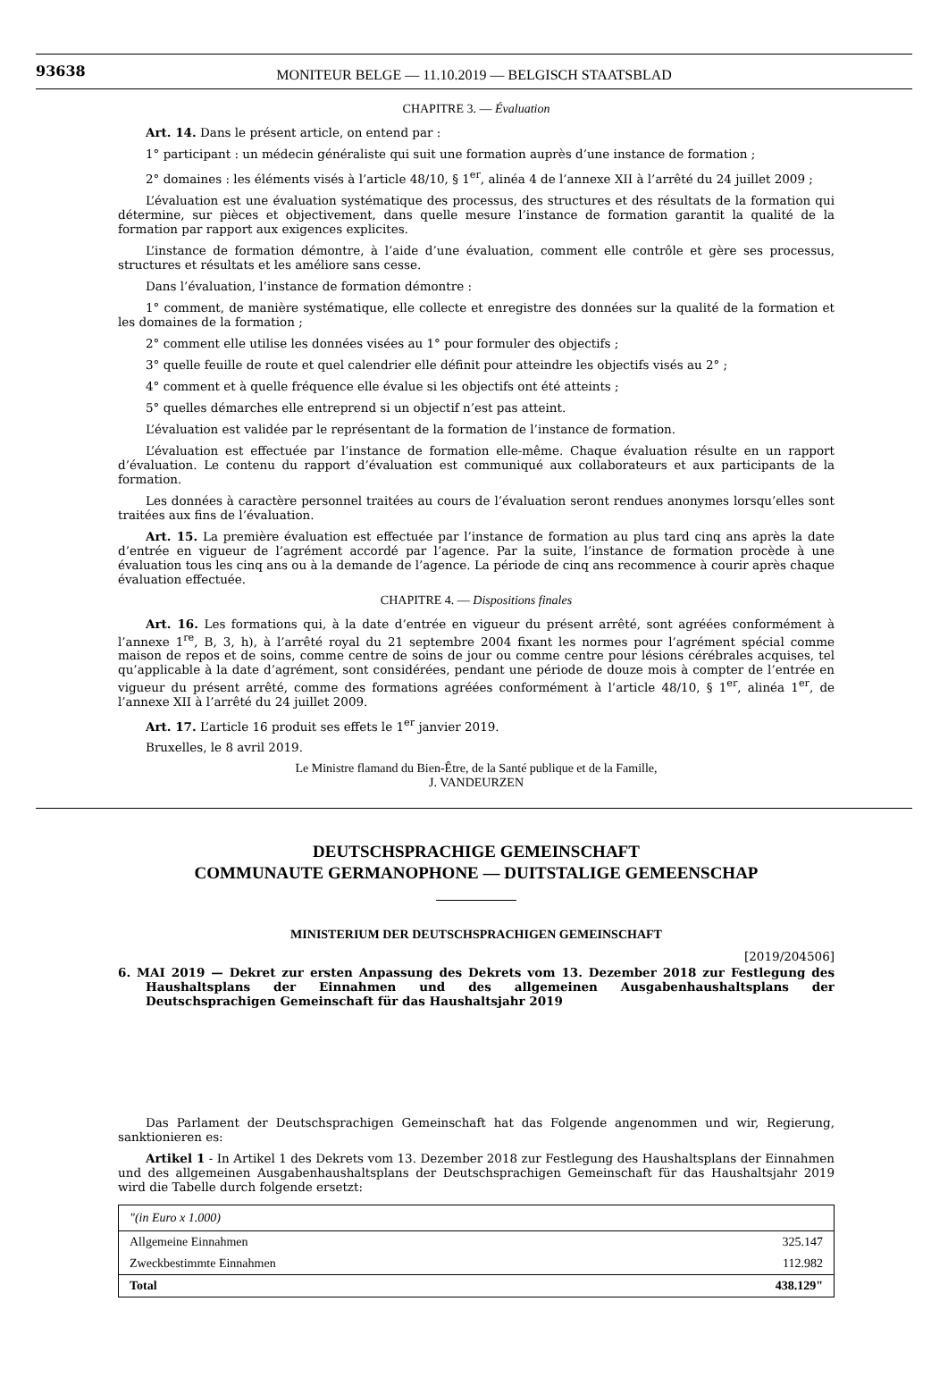93638
MONITEUR BELGE — 11.10.2019 — BELGISCH STAATSBLAD
CHAPITRE 3. — Évaluation
Art. 14. Dans le présent article, on entend par :
1° participant : un médecin généraliste qui suit une formation auprès d’une instance de formation ;
2° domaines : les éléments visés à l’article 48/10, § 1<sup>er</sup>, alinéa 4 de l’annexe XII à l’arrêté du 24 juillet 2009 ;
L’évaluation est une évaluation systématique des processus, des structures et des résultats de la formation qui détermine, sur pièces et objectivement, dans quelle mesure l’instance de formation garantit la qualité de la formation par rapport aux exigences explicites.
L’instance de formation démontre, à l’aide d’une évaluation, comment elle contrôle et gère ses processus, structures et résultats et les améliore sans cesse.
Dans l’évaluation, l’instance de formation démontre :
1° comment, de manière systématique, elle collecte et enregistre des données sur la qualité de la formation et les domaines de la formation ;
2° comment elle utilise les données visées au 1° pour formuler des objectifs ;
3° quelle feuille de route et quel calendrier elle définit pour atteindre les objectifs visés au 2° ;
4° comment et à quelle fréquence elle évalue si les objectifs ont été atteints ;
5° quelles démarches elle entreprend si un objectif n’est pas atteint.
L’évaluation est validée par le représentant de la formation de l’instance de formation.
L’évaluation est effectuée par l’instance de formation elle-même. Chaque évaluation résulte en un rapport d’évaluation. Le contenu du rapport d’évaluation est communiqué aux collaborateurs et aux participants de la formation.
Les données à caractère personnel traitées au cours de l’évaluation seront rendues anonymes lorsqu’elles sont traitées aux fins de l’évaluation.
Art. 15. La première évaluation est effectuée par l’instance de formation au plus tard cinq ans après la date d’entrée en vigueur de l’agrément accordé par l’agence. Par la suite, l’instance de formation procède à une évaluation tous les cinq ans ou à la demande de l’agence. La période de cinq ans recommence à courir après chaque évaluation effectuée.
CHAPITRE 4. — Dispositions finales
Art. 16. Les formations qui, à la date d’entrée en vigueur du présent arrêté, sont agréées conformément à l’annexe 1<sup>re</sup>, B, 3, h), à l’arrêté royal du 21 septembre 2004 fixant les normes pour l’agrément spécial comme maison de repos et de soins, comme centre de soins de jour ou comme centre pour lésions cérébrales acquises, tel qu’applicable à la date d’agrément, sont considérées, pendant une période de douze mois à compter de l’entrée en vigueur du présent arrêté, comme des formations agréées conformément à l’article 48/10, § 1<sup>er</sup>, alinéa 1<sup>er</sup>, de l’annexe XII à l’arrêté du 24 juillet 2009.
Art. 17. L’article 16 produit ses effets le 1<sup>er</sup> janvier 2019.
Bruxelles, le 8 avril 2019.
Le Ministre flamand du Bien-Être, de la Santé publique et de la Famille,
J. VANDEURZEN
DEUTSCHSPRACHIGE GEMEINSCHAFT
COMMUNAUTE GERMANOPHONE — DUITSTALIGE GEMEENSCHAP
MINISTERIUM DER DEUTSCHSPRACHIGEN GEMEINSCHAFT
[2019/204506]
6. MAI 2019 — Dekret zur ersten Anpassung des Dekrets vom 13. Dezember 2018 zur Festlegung des Haushaltsplans der Einnahmen und des allgemeinen Ausgabenhaushaltsplans der Deutschsprachigen Gemeinschaft für das Haushaltsjahr 2019
Das Parlament der Deutschsprachigen Gemeinschaft hat das Folgende angenommen und wir, Regierung, sanktionieren es:
Artikel 1 - In Artikel 1 des Dekrets vom 13. Dezember 2018 zur Festlegung des Haushaltsplans der Einnahmen und des allgemeinen Ausgabenhaushaltsplans der Deutschsprachigen Gemeinschaft für das Haushaltsjahr 2019 wird die Tabelle durch folgende ersetzt:
| "(in Euro x 1.000) | |
| --- | --- |
| Allgemeine Einnahmen | 325.147 |
| Zweckbestimmte Einnahmen | 112.982 |
| Total | 438.129" |